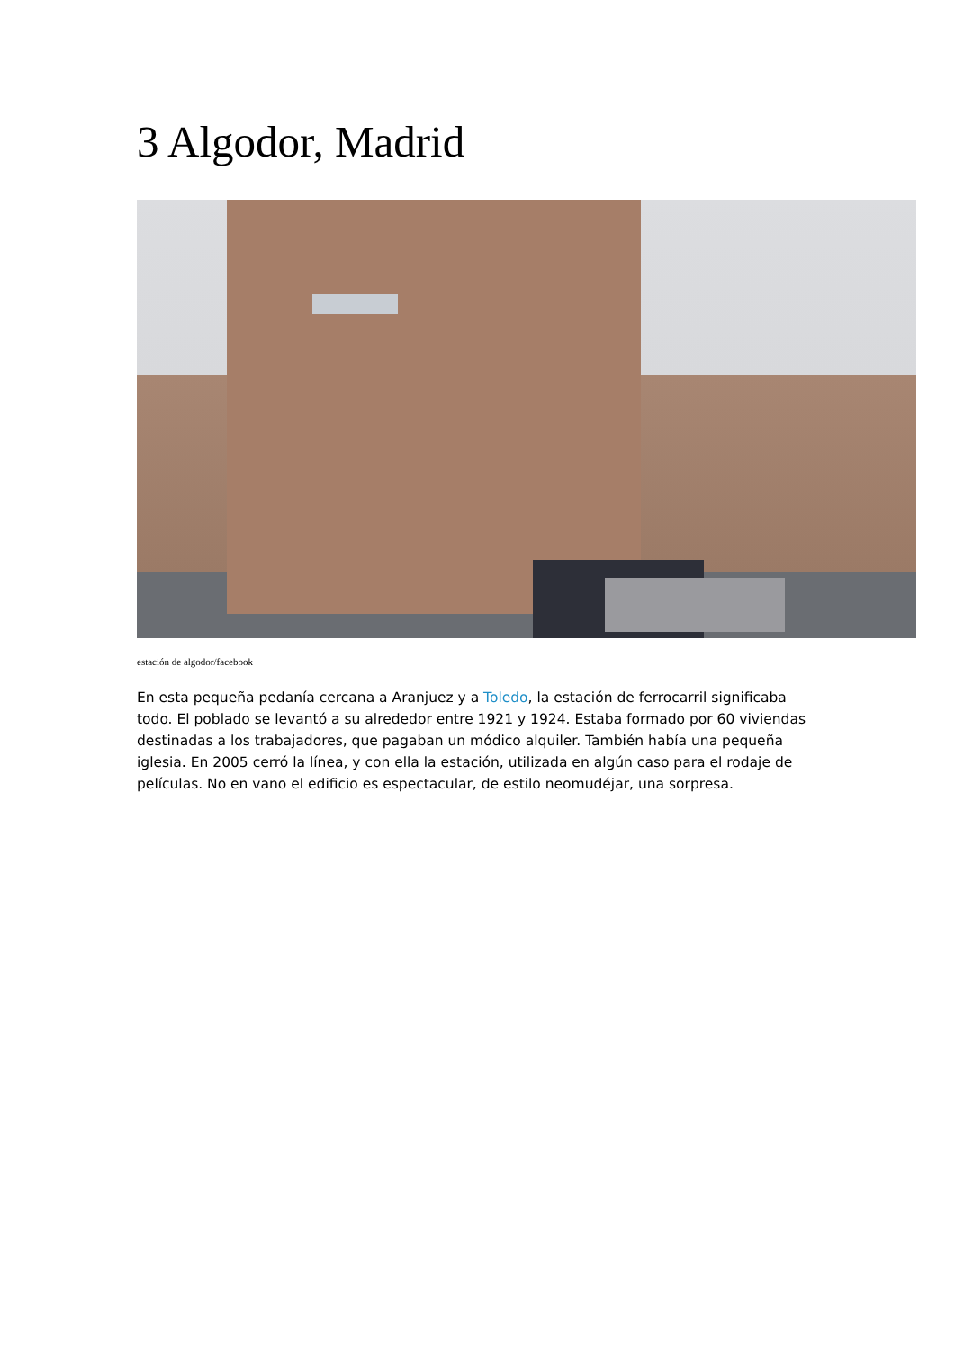3 Algodor, Madrid
estación de algodor/facebook
En esta pequeña pedanía cercana a Aranjuez y a Toledo, la estación de ferrocarril significaba todo. El poblado se levantó a su alrededor entre 1921 y 1924. Estaba formado por 60 viviendas destinadas a los trabajadores, que pagaban un módico alquiler. También había una pequeña iglesia. En 2005 cerró la línea, y con ella la estación, utilizada en algún caso para el rodaje de películas. No en vano el edificio es espectacular, de estilo neomudéjar, una sorpresa.